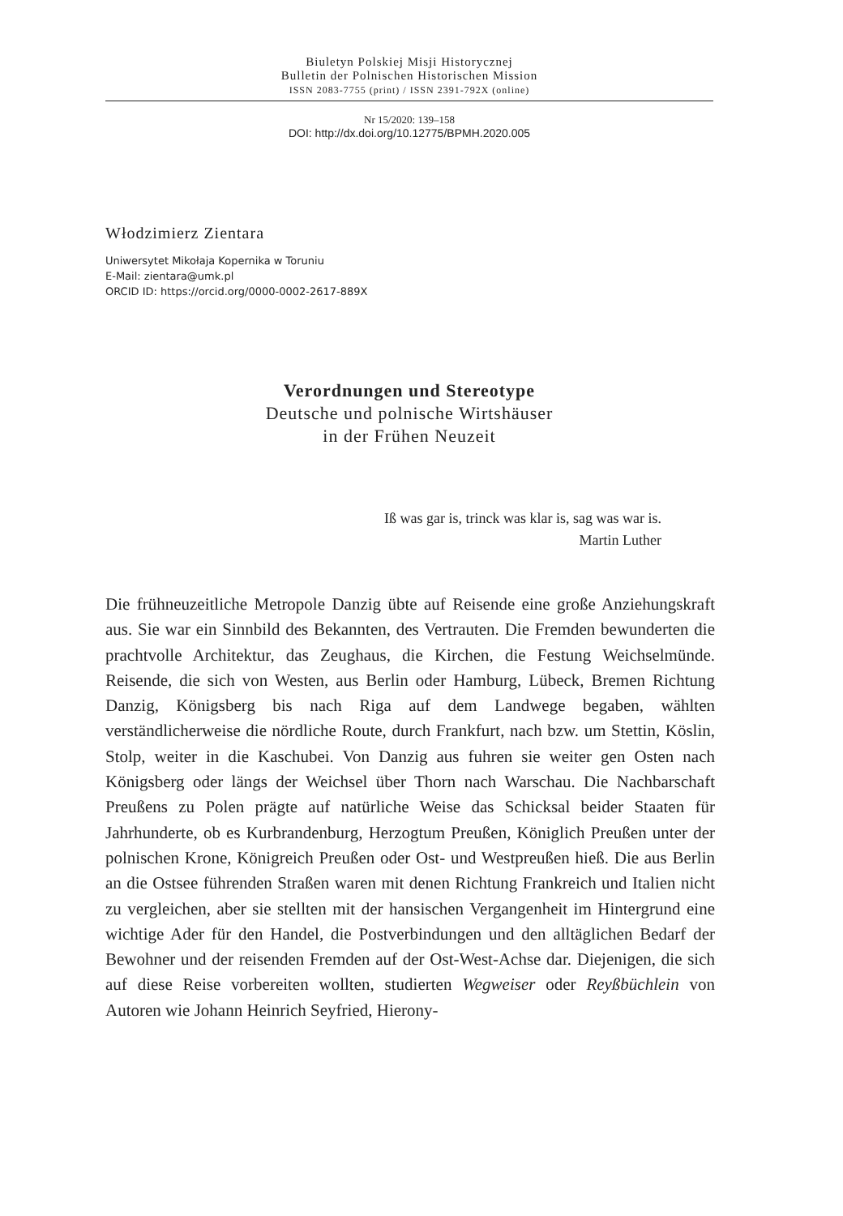Biuletyn Polskiej Misji Historycznej
Bulletin der Polnischen Historischen Mission
ISSN 2083-7755 (print) / ISSN 2391-792X (online)
Nr 15/2020: 139–158
DOI: http://dx.doi.org/10.12775/BPMH.2020.005
Włodzimierz Zientara
Uniwersytet Mikołaja Kopernika w Toruniu
E-Mail: zientara@umk.pl
ORCID ID: https://orcid.org/0000-0002-2617-889X
Verordnungen und Stereotype
Deutsche und polnische Wirtshäuser
in der Frühen Neuzeit
Iß was gar is, trinck was klar is, sag was war is.
Martin Luther
Die frühneuzeitliche Metropole Danzig übte auf Reisende eine große Anziehungskraft aus. Sie war ein Sinnbild des Bekannten, des Vertrauten. Die Fremden bewunderten die prachtvolle Architektur, das Zeughaus, die Kirchen, die Festung Weichselmünde. Reisende, die sich von Westen, aus Berlin oder Hamburg, Lübeck, Bremen Richtung Danzig, Königsberg bis nach Riga auf dem Landwege begaben, wählten verständlicherweise die nördliche Route, durch Frankfurt, nach bzw. um Stettin, Köslin, Stolp, weiter in die Kaschubei. Von Danzig aus fuhren sie weiter gen Osten nach Königsberg oder längs der Weichsel über Thorn nach Warschau. Die Nachbarschaft Preußens zu Polen prägte auf natürliche Weise das Schicksal beider Staaten für Jahrhunderte, ob es Kurbrandenburg, Herzogtum Preußen, Königlich Preußen unter der polnischen Krone, Königreich Preußen oder Ost- und Westpreußen hieß. Die aus Berlin an die Ostsee führenden Straßen waren mit denen Richtung Frankreich und Italien nicht zu vergleichen, aber sie stellten mit der hansischen Vergangenheit im Hintergrund eine wichtige Ader für den Handel, die Postverbindungen und den alltäglichen Bedarf der Bewohner und der reisenden Fremden auf der Ost-West-Achse dar. Diejenigen, die sich auf diese Reise vorbereiten wollten, studierten Wegweiser oder Reyßbüchlein von Autoren wie Johann Heinrich Seyfried, Hierony-